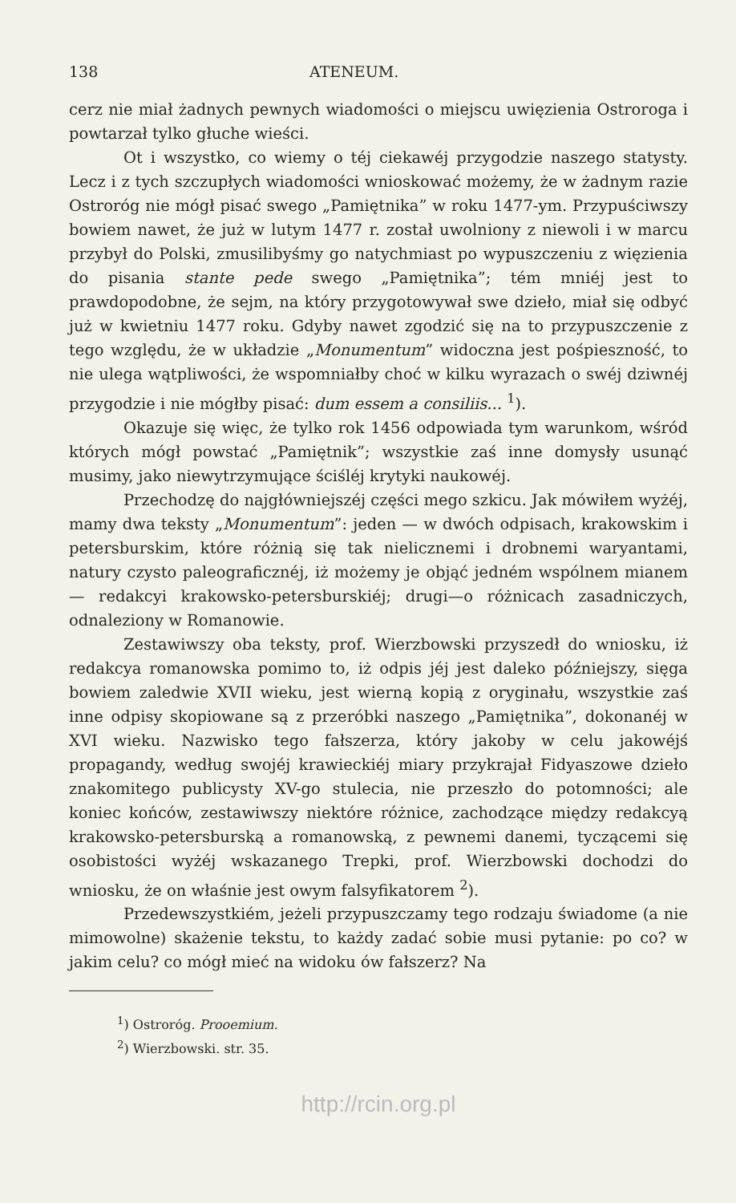138 ATENEUM.
cerz nie miał żadnych pewnych wiadomości o miejscu uwięzienia Ostroroga i powtarzał tylko głuche wieści.
Ot i wszystko, co wiemy o téj ciekawéj przygodzie naszego statysty. Lecz i z tych szczupłych wiadomości wnioskować możemy, że w żadnym razie Ostroróg nie mógł pisać swego „Pamiętnika” w roku 1477-ym. Przypuściwszy bowiem nawet, że już w lutym 1477 r. został uwolniony z niewoli i w marcu przybył do Polski, zmusilibyśmy go natychmiast po wypuszczeniu z więzienia do pisania stante pede swego „Pamiętnika”; tém mniéj jest to prawdopodobne, że sejm, na który przygotowywał swe dzieło, miał się odbyć już w kwietniu 1477 roku. Gdyby nawet zgodzić się na to przypuszczenie z tego względu, że w układzie „Monumentum” widoczna jest pośpieszność, to nie ulega wątpliwości, że wspomniałby choć w kilku wyrazach o swéj dziwnéj przygodzie i nie mógłby pisać: dum essem a consiliis... <sup>1</sup>).
Okazuje się więc, że tylko rok 1456 odpowiada tym warunkom, wśród których mógł powstać „Pamiętnik”; wszystkie zaś inne domysły usunąć musimy, jako niewytrzymujące ściśléj krytyki naukowéj.
Przechodzę do najgłówniejszéj części mego szkicu. Jak mówiłem wyżéj, mamy dwa teksty „Monumentum”: jeden — w dwóch odpisach, krakowskim i petersburskim, które różnią się tak nielicznemi i drobnemi waryantami, natury czysto paleograficznéj, iż możemy je objąć jedném wspólnem mianem — redakcyi krakowsko-petersburskiéj; drugi—o różnicach zasadniczych, odnaleziony w Romanowie.
Zestawiwszy oba teksty, prof. Wierzbowski przyszedł do wniosku, iż redakcya romanowska pomimo to, iż odpis jéj jest daleko późniejszy, sięga bowiem zaledwie XVII wieku, jest wierną kopią z oryginału, wszystkie zaś inne odpisy skopiowane są z przeróbki naszego „Pamiętnika”, dokonanéj w XVI wieku. Nazwisko tego fałszerza, który jakoby w celu jakowéjś propagandy, według swojéj krawieckiéj miary przykrajał Fidyaszowe dzieło znakomitego publicysty XV-go stulecia, nie przeszło do potomności; ale koniec końców, zestawiwszy niektóre różnice, zachodzące między redakcyą krakowsko-petersburską a romanowską, z pewnemi danemi, tyczącemi się osobistości wyżéj wskazanego Trepki, prof. Wierzbowski dochodzi do wniosku, że on właśnie jest owym falsyfikatorem <sup>2</sup>).
Przedewszystkiém, jeżeli przypuszczamy tego rodzaju świadome (a nie mimowolne) skażenie tekstu, to każdy zadać sobie musi pytanie: po co? w jakim celu? co mógł mieć na widoku ów fałszerz? Na
<sup>1</sup>) Ostroróg. Prooemium.
<sup>2</sup>) Wierzbowski. str. 35.
http://rcin.org.pl